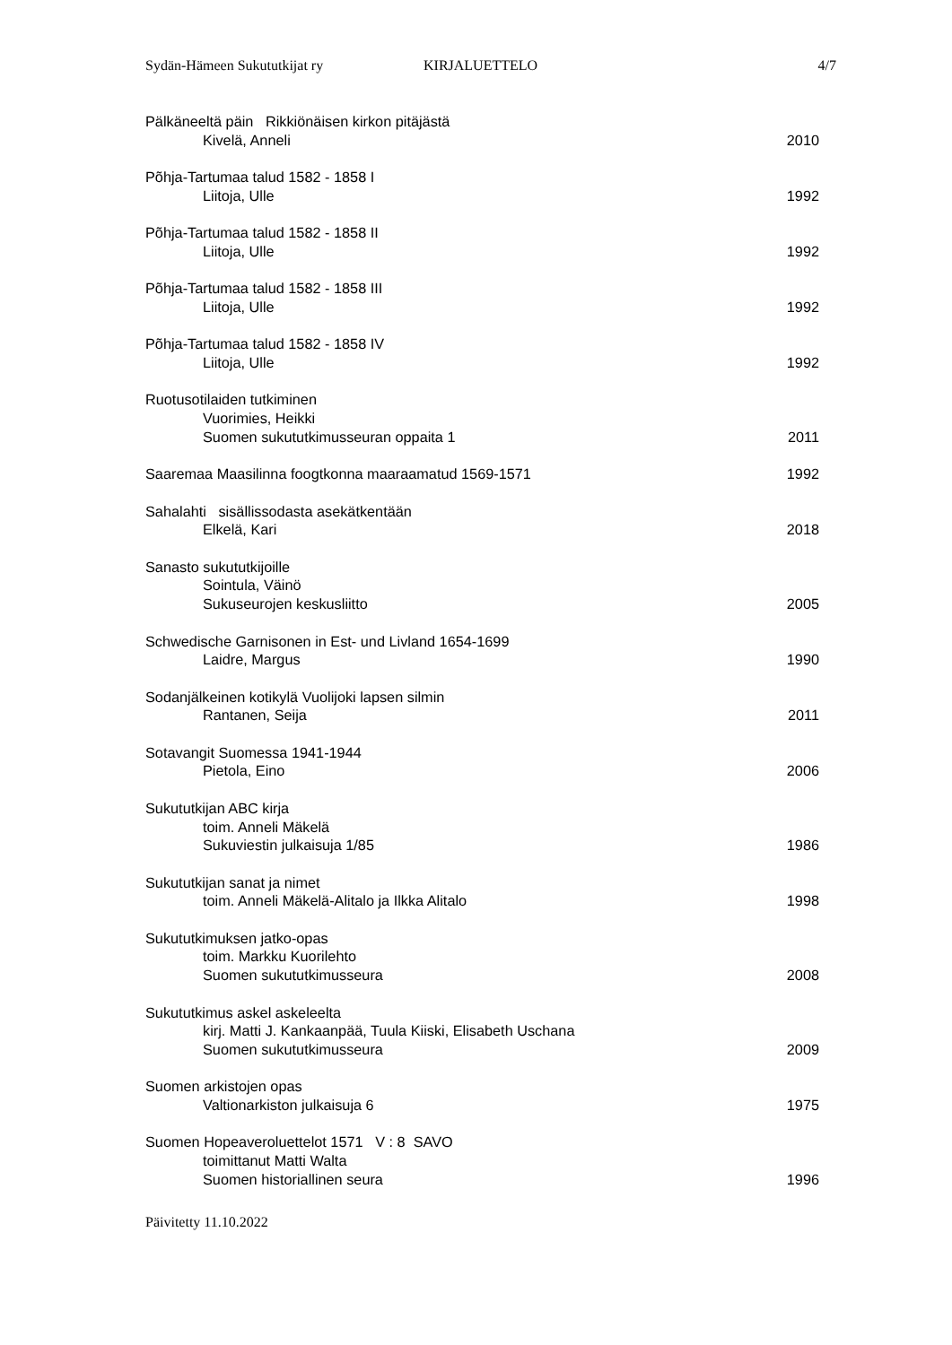Sydän-Hämeen Sukututkijat ry KIRJALUETTELO 4/7
Pälkäneeltä päin Rikkiönäisen kirkon pitäjästä
Kivelä, Anneli 2010
Põhja-Tartumaa talud 1582 - 1858 I
Liitoja, Ulle 1992
Põhja-Tartumaa talud 1582 - 1858 II
Liitoja, Ulle 1992
Põhja-Tartumaa talud 1582 - 1858 III
Liitoja, Ulle 1992
Põhja-Tartumaa talud 1582 - 1858 IV
Liitoja, Ulle 1992
Ruotusotilaiden tutkiminen
Vuorimies, Heikki
Suomen sukututkimusseuran oppaita 1 2011
Saaremaa Maasilinna foogtkonna maaraamatud 1569-1571 1992
Sahalahti sisällissodasta asekätkentään
Elkelä, Kari 2018
Sanasto sukututkijoille
Sointula, Väinö
Sukuseurojen keskusliitto 2005
Schwedische Garnisonen in Est- und Livland 1654-1699
Laidre, Margus 1990
Sodanjälkeinen kotikylä Vuolijoki lapsen silmin
Rantanen, Seija 2011
Sotavangit Suomessa 1941-1944
Pietola, Eino 2006
Sukututkijan ABC kirja
toim. Anneli Mäkelä
Sukuviestin julkaisuja 1/85 1986
Sukututkijan sanat ja nimet
toim. Anneli Mäkelä-Alitalo ja Ilkka Alitalo 1998
Sukututkimuksen jatko-opas
toim. Markku Kuorilehto
Suomen sukututkimusseura 2008
Sukututkimus askel askeleelta
kirj. Matti J. Kankaanpää, Tuula Kiiski, Elisabeth Uschana
Suomen sukututkimusseura 2009
Suomen arkistojen opas
Valtionarkiston julkaisuja 6 1975
Suomen Hopeaveroluettelot 1571 V : 8 SAVO
toimittanut Matti Walta
Suomen historiallinen seura 1996
Päivitetty 11.10.2022